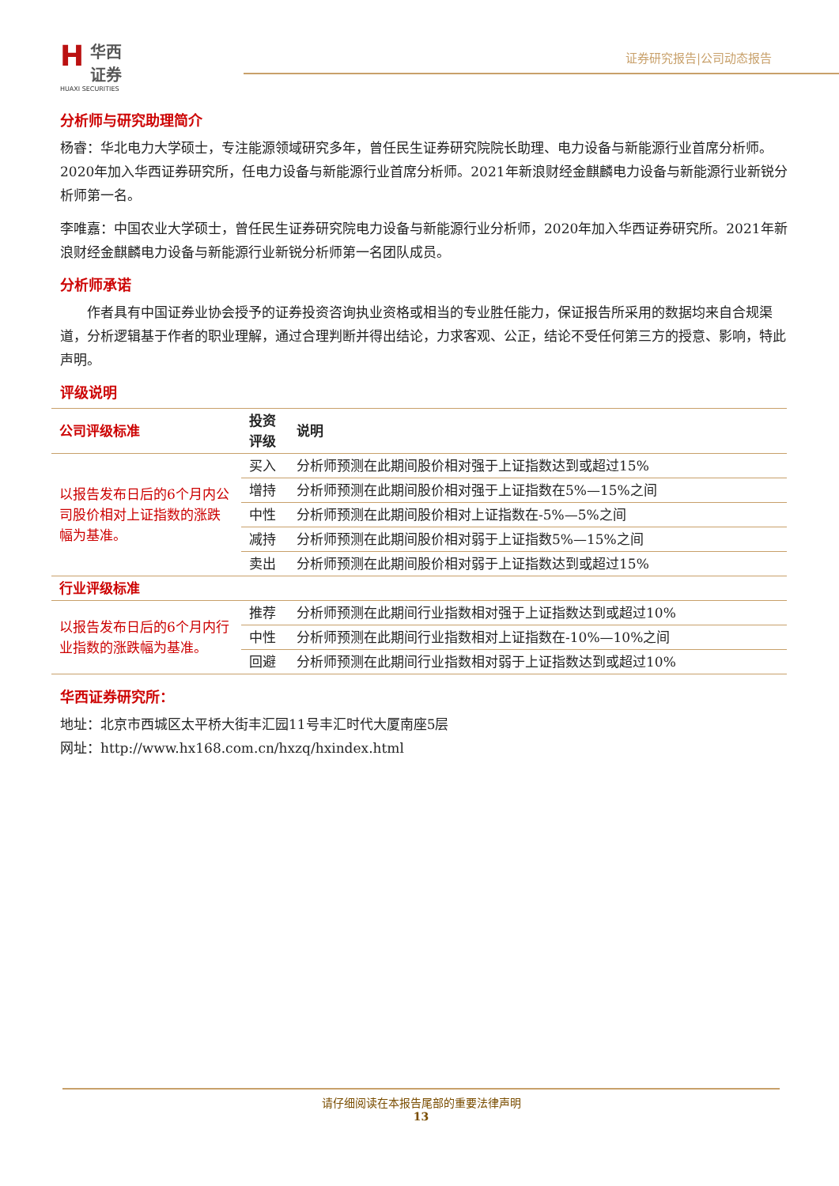H
华西证券
HUAXI SECURITIES
证券研究报告|公司动态报告
分析师与研究助理简介
杨睿：华北电力大学硕士，专注能源领域研究多年，曾任民生证券研究院院长助理、电力设备与新能源行业首席分析师。2020年加入华西证券研究所，任电力设备与新能源行业首席分析师。2021年新浪财经金麒麟电力设备与新能源行业新锐分析师第一名。
李唯嘉：中国农业大学硕士，曾任民生证券研究院电力设备与新能源行业分析师，2020年加入华西证券研究所。2021年新浪财经金麒麟电力设备与新能源行业新锐分析师第一名团队成员。
分析师承诺
  作者具有中国证券业协会授予的证券投资咨询执业资格或相当的专业胜任能力，保证报告所采用的数据均来自合规渠道，分析逻辑基于作者的职业理解，通过合理判断并得出结论，力求客观、公正，结论不受任何第三方的授意、影响，特此声明。
评级说明
| 公司评级标准 | 投资评级 | 说明 |
| --- | --- | --- |
| 以报告发布日后的6个月内公司股价相对上证指数的涨跌幅为基准。 | 买入 | 分析师预测在此期间股价相对强于上证指数达到或超过15% |
| | 增持 | 分析师预测在此期间股价相对强于上证指数在5%—15%之间 |
| | 中性 | 分析师预测在此期间股价相对上证指数在-5%—5%之间 |
| | 减持 | 分析师预测在此期间股价相对弱于上证指数5%—15%之间 |
| | 卖出 | 分析师预测在此期间股价相对弱于上证指数达到或超过15% |
| 行业评级标准 | | |
| 以报告发布日后的6个月内行业指数的涨跌幅为基准。 | 推荐 | 分析师预测在此期间行业指数相对强于上证指数达到或超过10% |
| | 中性 | 分析师预测在此期间行业指数相对上证指数在-10%—10%之间 |
| | 回避 | 分析师预测在此期间行业指数相对弱于上证指数达到或超过10% |
华西证券研究所：
地址：北京市西城区太平桥大街丰汇园11号丰汇时代大厦南座5层
网址：http://www.hx168.com.cn/hxzq/hxindex.html
请仔细阅读在本报告尾部的重要法律声明
13